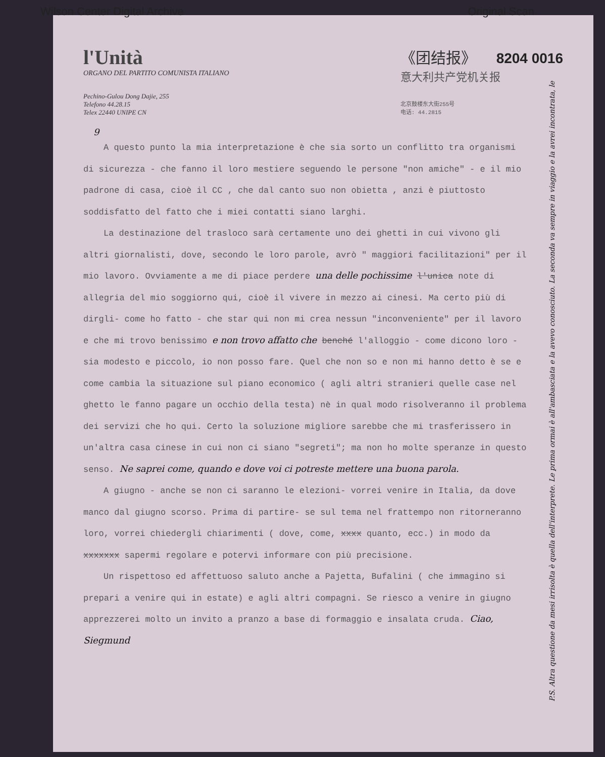Wilson Center Digital Archive Original Scan
l'Unità
ORGANO DEL PARTITO COMUNISTA ITALIANO
Pechino-Gulou Dong Dajie, 255
Telefono 44.28.15
Telex 22440 UNIPE CN
《团结报》 8204 0016
意大利共产党机关报
北京鼓楼东大街255号
电话: 44.2815
9
A questo punto la mia interpretazione è che sia sorto un conflitto tra organismi di sicurezza - che fanno il loro mestiere seguendo le persone "non amiche" - e il mio padrone di casa, cioè il CC , che dal canto suo non obietta , anzi è piuttosto soddisfatto del fatto che i miei contatti siano larghi.
La destinazione del trasloco sarà certamente uno dei ghetti in cui vivono gli altri giornalisti, dove, secondo le loro parole, avrò " maggiori facilitazioni" per il mio lavoro. Ovviamente a me di piace perdere una delle pochissime l'unica note di allegria del mio soggiorno qui, cioè il vivere in mezzo ai cinesi. Ma certo più di dirgli- come ho fatto - che star qui non mi crea nessun "inconveniente" per il lavoro e che mi trovo benissimo e non trovo affatto che benché l'alloggio - come dicono loro - sia modesto e piccolo, io non posso fare. Quel che non so e non mi hanno detto è se e come cambia la situazione sul piano economico ( agli altri stranieri quelle case nel ghetto le fanno pagare un occhio della testa) nè in qual modo risolveranno il problema dei servizi che ho qui. Certo la soluzione migliore sarebbe che mi trasferissero in un'altra casa cinese in cui non ci siano "segreti"; ma non ho molte speranze in questo senso. Ne saprei come, quando e dove voi ci potreste mettere una buona parola.
A giugno - anche se non ci saranno le elezioni- vorrei venire in Italia, da dove manco dal giugno scorso. Prima di partire- se sul tema nel frattempo non ritorneranno loro, vorrei chiedergli chiarimenti ( dove, come, xxxx quanto, ecc.) in modo da xxxxxxx sapermi regolare e potervi informare con più precisione.
Un rispettoso ed affettuoso saluto anche a Pajetta, Bufalini ( che immagino si prepari a venire qui in estate) e agli altri compagni. Se riesco a venire in giugno apprezzerei molto un invito a pranzo a base di formaggio e insalata cruda. Ciao, Siegmund
P.S. Altra questione da mesi irrisolta è quella dell'interprete. Le prima ormai è all'ambasciata e la avevo conosciuto. La seconda va sempre in viaggio e la avrei incontrata, le